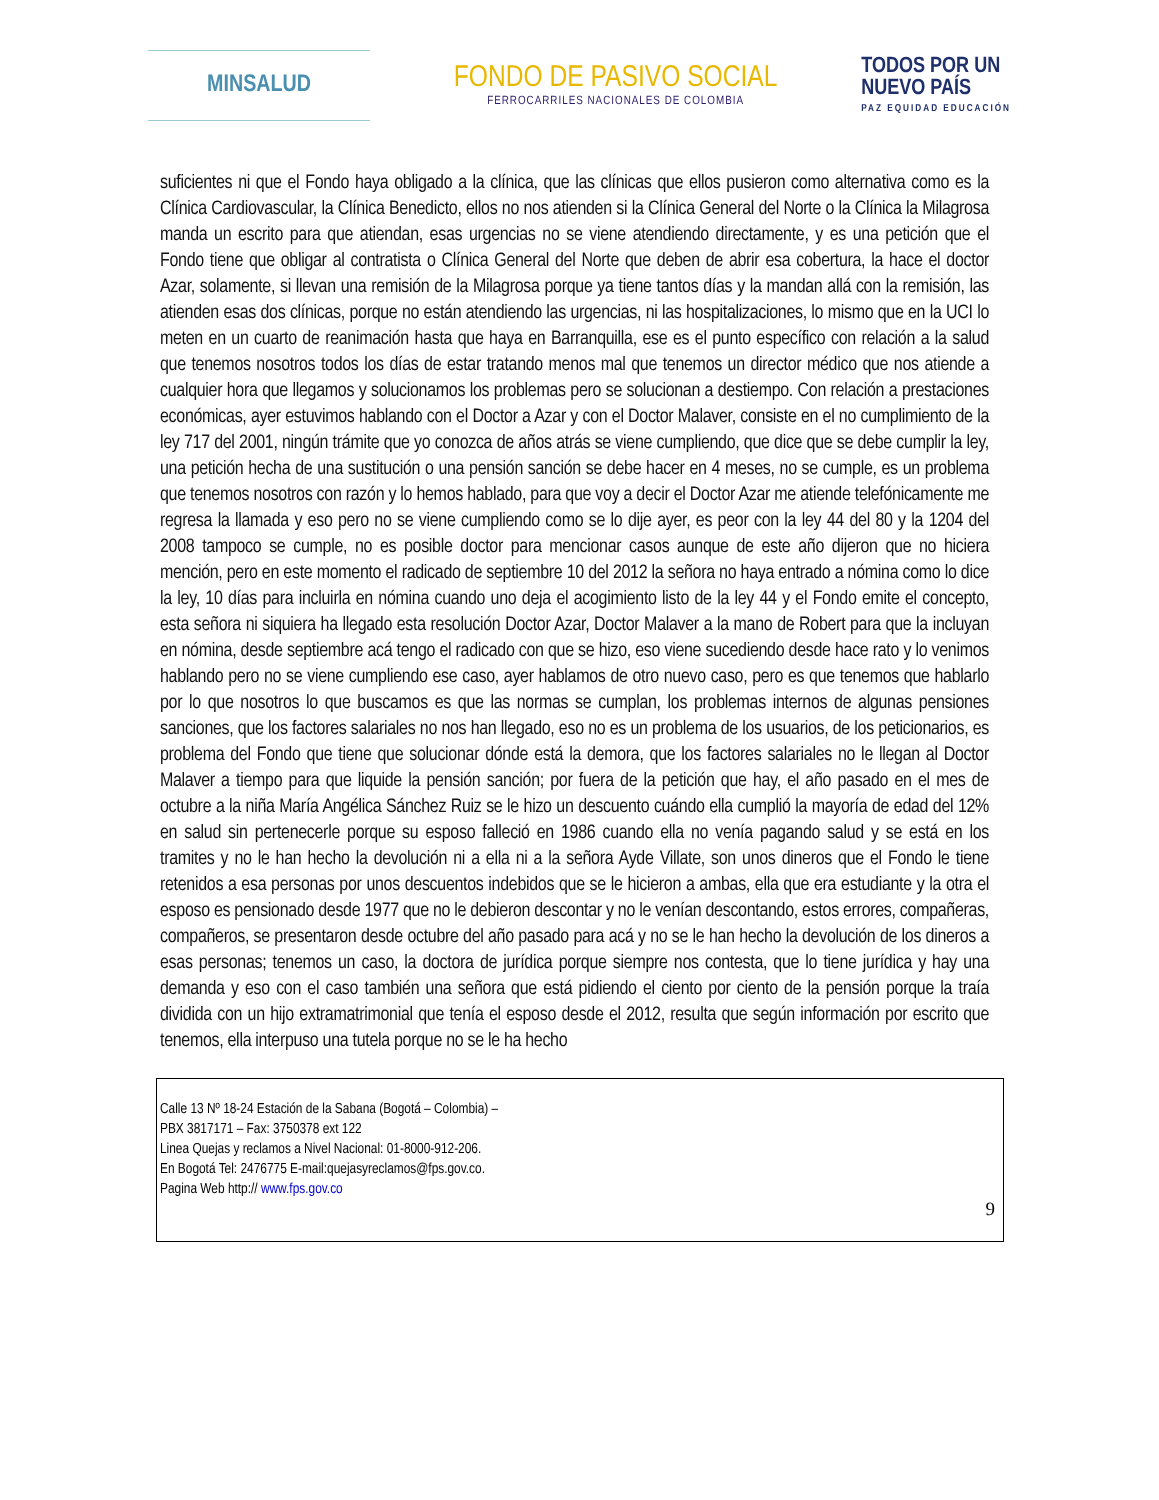MINSALUD
FONDO DE PASIVO SOCIAL
FERROCARRILES NACIONALES DE COLOMBIA
TODOS POR UN
NUEVO PAÍS
PAZ EQUIDAD EDUCACIÓN
suficientes ni que el Fondo haya obligado a la clínica, que las clínicas que ellos pusieron como alternativa como es la Clínica Cardiovascular, la Clínica Benedicto, ellos no nos atienden si la Clínica General del Norte o la Clínica la Milagrosa manda un escrito para que atiendan, esas urgencias no se viene atendiendo directamente, y es una petición que el Fondo tiene que obligar al contratista o Clínica General del Norte que deben de abrir esa cobertura, la hace el doctor Azar, solamente, si llevan una remisión de la Milagrosa porque ya tiene tantos días y la mandan allá con la remisión, las atienden esas dos clínicas, porque no están atendiendo las urgencias, ni las hospitalizaciones, lo mismo que en la UCI lo meten en un cuarto de reanimación hasta que haya en Barranquilla, ese es el punto específico con relación a la salud que tenemos nosotros todos los días de estar tratando menos mal que tenemos un director médico que nos atiende a cualquier hora que llegamos y solucionamos los problemas pero se solucionan a destiempo. Con relación a prestaciones económicas, ayer estuvimos hablando con el Doctor a Azar y con el Doctor Malaver, consiste en el no cumplimiento de la ley 717 del 2001, ningún trámite que yo conozca de años atrás se viene cumpliendo, que dice que se debe cumplir la ley, una petición hecha de una sustitución o una pensión sanción se debe hacer en 4 meses, no se cumple, es un problema que tenemos nosotros con razón y lo hemos hablado, para que voy a decir el Doctor Azar me atiende telefónicamente me regresa la llamada y eso pero no se viene cumpliendo como se lo dije ayer, es peor con la ley 44 del 80 y la 1204 del 2008 tampoco se cumple, no es posible doctor para mencionar casos aunque de este año dijeron que no hiciera mención, pero en este momento el radicado de septiembre 10 del 2012 la señora no haya entrado a nómina como lo dice la ley, 10 días para incluirla en nómina cuando uno deja el acogimiento listo de la ley 44 y el Fondo emite el concepto, esta señora ni siquiera ha llegado esta resolución Doctor Azar, Doctor Malaver a la mano de Robert para que la incluyan en nómina, desde septiembre acá tengo el radicado con que se hizo, eso viene sucediendo desde hace rato y lo venimos hablando pero no se viene cumpliendo ese caso, ayer hablamos de otro nuevo caso, pero es que tenemos que hablarlo por lo que nosotros lo que buscamos es que las normas se cumplan, los problemas internos de algunas pensiones sanciones, que los factores salariales no nos han llegado, eso no es un problema de los usuarios, de los peticionarios, es problema del Fondo que tiene que solucionar dónde está la demora, que los factores salariales no le llegan al Doctor Malaver a tiempo para que liquide la pensión sanción; por fuera de la petición que hay, el año pasado en el mes de octubre a la niña María Angélica Sánchez Ruiz se le hizo un descuento cuándo ella cumplió la mayoría de edad del 12% en salud sin pertenecerle porque su esposo falleció en 1986 cuando ella no venía pagando salud y se está en los tramites y no le han hecho la devolución ni a ella ni a la señora Ayde Villate, son unos dineros que el Fondo le tiene retenidos a esa personas por unos descuentos indebidos que se le hicieron a ambas, ella que era estudiante y la otra el esposo es pensionado desde 1977 que no le debieron descontar y no le venían descontando, estos errores, compañeras, compañeros, se presentaron desde octubre del año pasado para acá y no se le han hecho la devolución de los dineros a esas personas; tenemos un caso, la doctora de jurídica porque siempre nos contesta, que lo tiene jurídica y hay una demanda y eso con el caso también una señora que está pidiendo el ciento por ciento de la pensión porque la traía dividida con un hijo extramatrimonial que tenía el esposo desde el 2012, resulta que según información por escrito que tenemos, ella interpuso una tutela porque no se le ha hecho
Calle 13 Nº 18-24 Estación de la Sabana (Bogotá – Colombia) –
PBX 3817171 – Fax: 3750378 ext 122
Linea Quejas y reclamos a Nivel Nacional: 01-8000-912-206.
En Bogotá Tel: 2476775 E-mail:quejasyreclamos@fps.gov.co.
Pagina Web http:// www.fps.gov.co
9